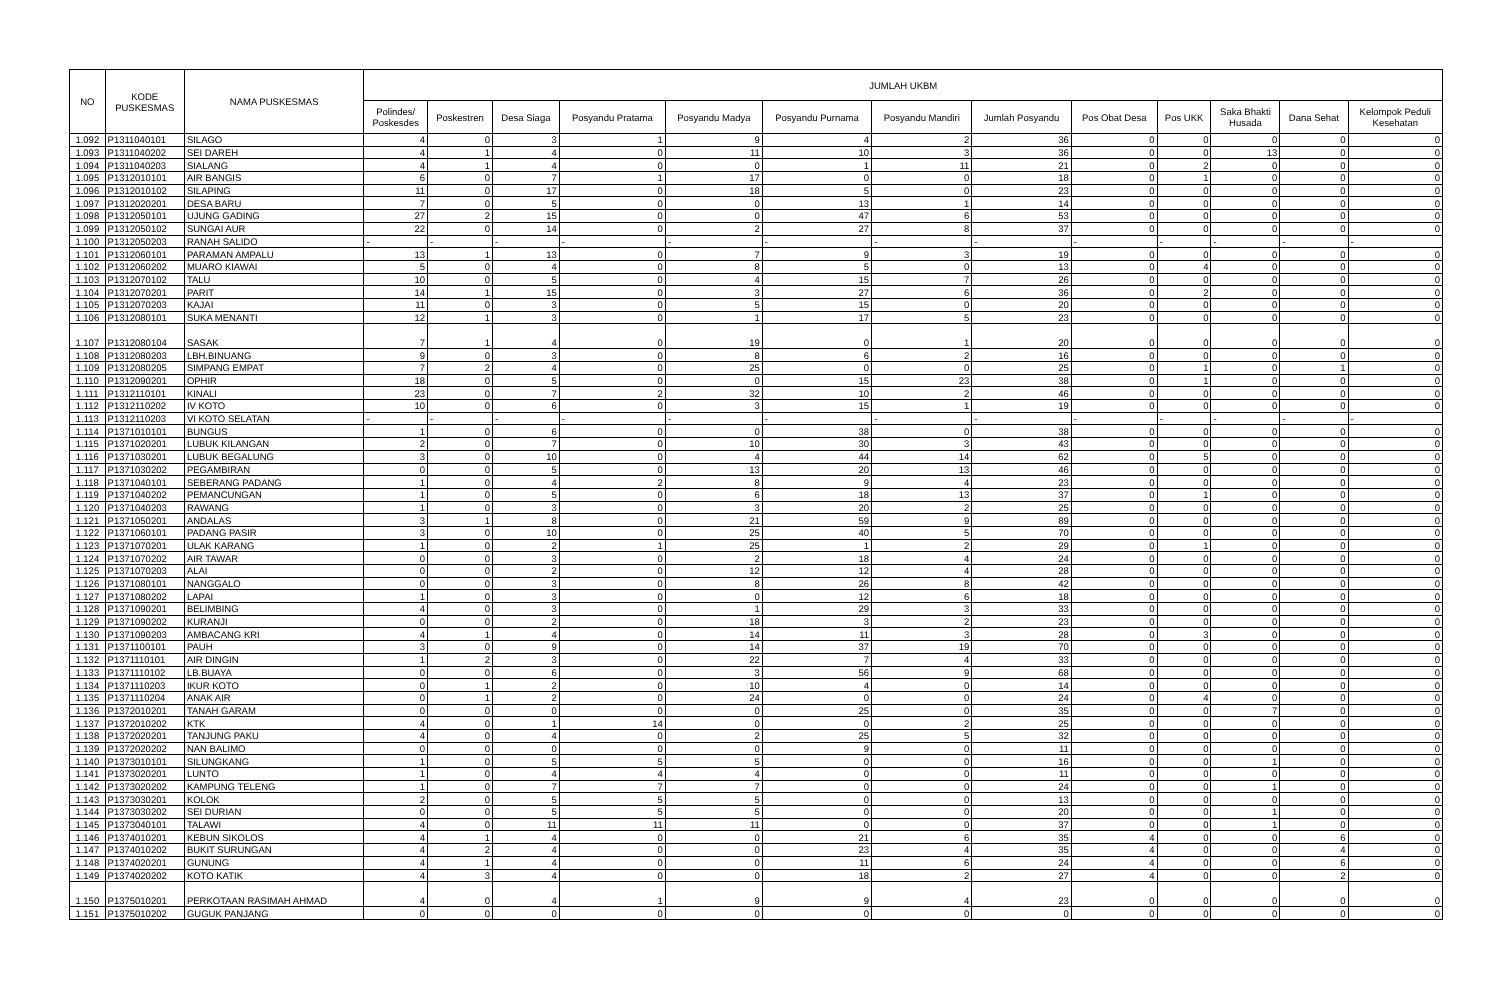| NO | KODE PUSKESMAS | NAMA PUSKESMAS | JUMLAH UKBM | | | | | | | | | | | | |
| --- | --- | --- | --- | --- | --- | --- | --- | --- | --- | --- | --- | --- | --- | --- | --- |
| | | | Polindes/ Poskesdes | Poskestren | Desa Siaga | Posyandu Pratama | Posyandu Madya | Posyandu Purnama | Posyandu Mandiri | Jumlah Posyandu | Pos Obat Desa | Pos UKK | Saka Bhakti Husada | Dana Sehat | Kelompok Peduli Kesehatan |
| 1.092 | P1311040101 | SILAGO | 4 | 0 | 3 | 1 | 9 | 4 | 2 | 36 | 0 | 0 | 0 | 0 | 0 |
| 1.093 | P1311040202 | SEI DAREH | 4 | 1 | 4 | 0 | 11 | 10 | 3 | 36 | 0 | 0 | 13 | 0 | 0 |
| 1.094 | P1311040203 | SIALANG | 4 | 1 | 4 | 0 | 0 | 1 | 11 | 21 | 0 | 2 | 0 | 0 | 0 |
| 1.095 | P1312010101 | AIR BANGIS | 6 | 0 | 7 | 1 | 17 | 0 | 0 | 18 | 0 | 1 | 0 | 0 | 0 |
| 1.096 | P1312010102 | SILAPING | 11 | 0 | 17 | 0 | 18 | 5 | 0 | 23 | 0 | 0 | 0 | 0 | 0 |
| 1.097 | P1312020201 | DESA BARU | 7 | 0 | 5 | 0 | 0 | 13 | 1 | 14 | 0 | 0 | 0 | 0 | 0 |
| 1.098 | P1312050101 | UJUNG GADING | 27 | 2 | 15 | 0 | 0 | 47 | 6 | 53 | 0 | 0 | 0 | 0 | 0 |
| 1.099 | P1312050102 | SUNGAI AUR | 22 | 0 | 14 | 0 | 2 | 27 | 8 | 37 | 0 | 0 | 0 | 0 | 0 |
| 1.100 | P1312050203 | RANAH SALIDO | - | - | - | - | - | - | - | - | - | - | - | - | - |
| 1.101 | P1312060101 | PARAMAN AMPALU | 13 | 1 | 13 | 0 | 7 | 9 | 3 | 19 | 0 | 0 | 0 | 0 | 0 |
| 1.102 | P1312060202 | MUARO KIAWAI | 5 | 0 | 4 | 0 | 8 | 5 | 0 | 13 | 0 | 4 | 0 | 0 | 0 |
| 1.103 | P1312070102 | TALU | 10 | 0 | 5 | 0 | 4 | 15 | 7 | 26 | 0 | 0 | 0 | 0 | 0 |
| 1.104 | P1312070201 | PARIT | 14 | 1 | 15 | 0 | 3 | 27 | 6 | 36 | 0 | 2 | 0 | 0 | 0 |
| 1.105 | P1312070203 | KAJAI | 11 | 0 | 3 | 0 | 5 | 15 | 0 | 20 | 0 | 0 | 0 | 0 | 0 |
| 1.106 | P1312080101 | SUKA MENANTI | 12 | 1 | 3 | 0 | 1 | 17 | 5 | 23 | 0 | 0 | 0 | 0 | 0 |
| 1.107 | P1312080104 | SASAK | 7 | 1 | 4 | 0 | 19 | 0 | 1 | 20 | 0 | 0 | 0 | 0 | 0 |
| 1.108 | P1312080203 | LBH.BINUANG | 9 | 0 | 3 | 0 | 8 | 6 | 2 | 16 | 0 | 0 | 0 | 0 | 0 |
| 1.109 | P1312080205 | SIMPANG EMPAT | 7 | 2 | 4 | 0 | 25 | 0 | 0 | 25 | 0 | 1 | 0 | 1 | 0 |
| 1.110 | P1312090201 | OPHIR | 18 | 0 | 5 | 0 | 0 | 15 | 23 | 38 | 0 | 1 | 0 | 0 | 0 |
| 1.111 | P1312110101 | KINALI | 23 | 0 | 7 | 2 | 32 | 10 | 2 | 46 | 0 | 0 | 0 | 0 | 0 |
| 1.112 | P1312110202 | IV KOTO | 10 | 0 | 6 | 0 | 3 | 15 | 1 | 19 | 0 | 0 | 0 | 0 | 0 |
| 1.113 | P1312110203 | VI KOTO SELATAN | - | - | - | - | - | - | - | - | - | - | - | - | - |
| 1.114 | P1371010101 | BUNGUS | 1 | 0 | 6 | 0 | 0 | 38 | 0 | 38 | 0 | 0 | 0 | 0 | 0 |
| 1.115 | P1371020201 | LUBUK KILANGAN | 2 | 0 | 7 | 0 | 10 | 30 | 3 | 43 | 0 | 0 | 0 | 0 | 0 |
| 1.116 | P1371030201 | LUBUK BEGALUNG | 3 | 0 | 10 | 0 | 4 | 44 | 14 | 62 | 0 | 5 | 0 | 0 | 0 |
| 1.117 | P1371030202 | PEGAMBIRAN | 0 | 0 | 5 | 0 | 13 | 20 | 13 | 46 | 0 | 0 | 0 | 0 | 0 |
| 1.118 | P1371040101 | SEBERANG PADANG | 1 | 0 | 4 | 2 | 8 | 9 | 4 | 23 | 0 | 0 | 0 | 0 | 0 |
| 1.119 | P1371040202 | PEMANCUNGAN | 1 | 0 | 5 | 0 | 6 | 18 | 13 | 37 | 0 | 1 | 0 | 0 | 0 |
| 1.120 | P1371040203 | RAWANG | 1 | 0 | 3 | 0 | 3 | 20 | 2 | 25 | 0 | 0 | 0 | 0 | 0 |
| 1.121 | P1371050201 | ANDALAS | 3 | 1 | 8 | 0 | 21 | 59 | 9 | 89 | 0 | 0 | 0 | 0 | 0 |
| 1.122 | P1371060101 | PADANG PASIR | 3 | 0 | 10 | 0 | 25 | 40 | 5 | 70 | 0 | 0 | 0 | 0 | 0 |
| 1.123 | P1371070201 | ULAK KARANG | 1 | 0 | 2 | 1 | 25 | 1 | 2 | 29 | 0 | 1 | 0 | 0 | 0 |
| 1.124 | P1371070202 | AIR TAWAR | 0 | 0 | 3 | 0 | 2 | 18 | 4 | 24 | 0 | 0 | 0 | 0 | 0 |
| 1.125 | P1371070203 | ALAI | 0 | 0 | 2 | 0 | 12 | 12 | 4 | 28 | 0 | 0 | 0 | 0 | 0 |
| 1.126 | P1371080101 | NANGGALO | 0 | 0 | 3 | 0 | 8 | 26 | 8 | 42 | 0 | 0 | 0 | 0 | 0 |
| 1.127 | P1371080202 | LAPAI | 1 | 0 | 3 | 0 | 0 | 12 | 6 | 18 | 0 | 0 | 0 | 0 | 0 |
| 1.128 | P1371090201 | BELIMBING | 4 | 0 | 3 | 0 | 1 | 29 | 3 | 33 | 0 | 0 | 0 | 0 | 0 |
| 1.129 | P1371090202 | KURANJI | 0 | 0 | 2 | 0 | 18 | 3 | 2 | 23 | 0 | 0 | 0 | 0 | 0 |
| 1.130 | P1371090203 | AMBACANG KRI | 4 | 1 | 4 | 0 | 14 | 11 | 3 | 28 | 0 | 3 | 0 | 0 | 0 |
| 1.131 | P1371100101 | PAUH | 3 | 0 | 9 | 0 | 14 | 37 | 19 | 70 | 0 | 0 | 0 | 0 | 0 |
| 1.132 | P1371110101 | AIR DINGIN | 1 | 2 | 3 | 0 | 22 | 7 | 4 | 33 | 0 | 0 | 0 | 0 | 0 |
| 1.133 | P1371110102 | LB.BUAYA | 0 | 0 | 6 | 0 | 3 | 56 | 9 | 68 | 0 | 0 | 0 | 0 | 0 |
| 1.134 | P1371110203 | IKUR KOTO | 0 | 1 | 2 | 0 | 10 | 4 | 0 | 14 | 0 | 0 | 0 | 0 | 0 |
| 1.135 | P1371110204 | ANAK AIR | 0 | 1 | 2 | 0 | 24 | 0 | 0 | 24 | 0 | 4 | 0 | 0 | 0 |
| 1.136 | P1372010201 | TANAH GARAM | 0 | 0 | 0 | 0 | 0 | 25 | 0 | 35 | 0 | 0 | 7 | 0 | 0 |
| 1.137 | P1372010202 | KTK | 4 | 0 | 1 | 14 | 0 | 0 | 2 | 25 | 0 | 0 | 0 | 0 | 0 |
| 1.138 | P1372020201 | TANJUNG PAKU | 4 | 0 | 4 | 0 | 2 | 25 | 5 | 32 | 0 | 0 | 0 | 0 | 0 |
| 1.139 | P1372020202 | NAN BALIMO | 0 | 0 | 0 | 0 | 0 | 9 | 0 | 11 | 0 | 0 | 0 | 0 | 0 |
| 1.140 | P1373010101 | SILUNGKANG | 1 | 0 | 5 | 5 | 5 | 0 | 0 | 16 | 0 | 0 | 1 | 0 | 0 |
| 1.141 | P1373020201 | LUNTO | 1 | 0 | 4 | 4 | 4 | 0 | 0 | 11 | 0 | 0 | 0 | 0 | 0 |
| 1.142 | P1373020202 | KAMPUNG TELENG | 1 | 0 | 7 | 7 | 7 | 0 | 0 | 24 | 0 | 0 | 1 | 0 | 0 |
| 1.143 | P1373030201 | KOLOK | 2 | 0 | 5 | 5 | 5 | 0 | 0 | 13 | 0 | 0 | 0 | 0 | 0 |
| 1.144 | P1373030202 | SEI DURIAN | 0 | 0 | 5 | 5 | 5 | 0 | 0 | 20 | 0 | 0 | 1 | 0 | 0 |
| 1.145 | P1373040101 | TALAWI | 4 | 0 | 11 | 11 | 11 | 0 | 0 | 37 | 0 | 0 | 1 | 0 | 0 |
| 1.146 | P1374010201 | KEBUN SIKOLOS | 4 | 1 | 4 | 0 | 0 | 21 | 6 | 35 | 4 | 0 | 0 | 6 | 0 |
| 1.147 | P1374010202 | BUKIT SURUNGAN | 4 | 2 | 4 | 0 | 0 | 23 | 4 | 35 | 4 | 0 | 0 | 4 | 0 |
| 1.148 | P1374020201 | GUNUNG | 4 | 1 | 4 | 0 | 0 | 11 | 6 | 24 | 4 | 0 | 0 | 6 | 0 |
| 1.149 | P1374020202 | KOTO KATIK | 4 | 3 | 4 | 0 | 0 | 18 | 2 | 27 | 4 | 0 | 0 | 2 | 0 |
| 1.150 | P1375010201 | PERKOTAAN RASIMAH AHMAD | 4 | 0 | 4 | 1 | 9 | 9 | 4 | 23 | 0 | 0 | 0 | 0 | 0 |
| 1.151 | P1375010202 | GUGUK PANJANG | 0 | 0 | 0 | 0 | 0 | 0 | 0 | 0 | 0 | 0 | 0 | 0 | 0 |